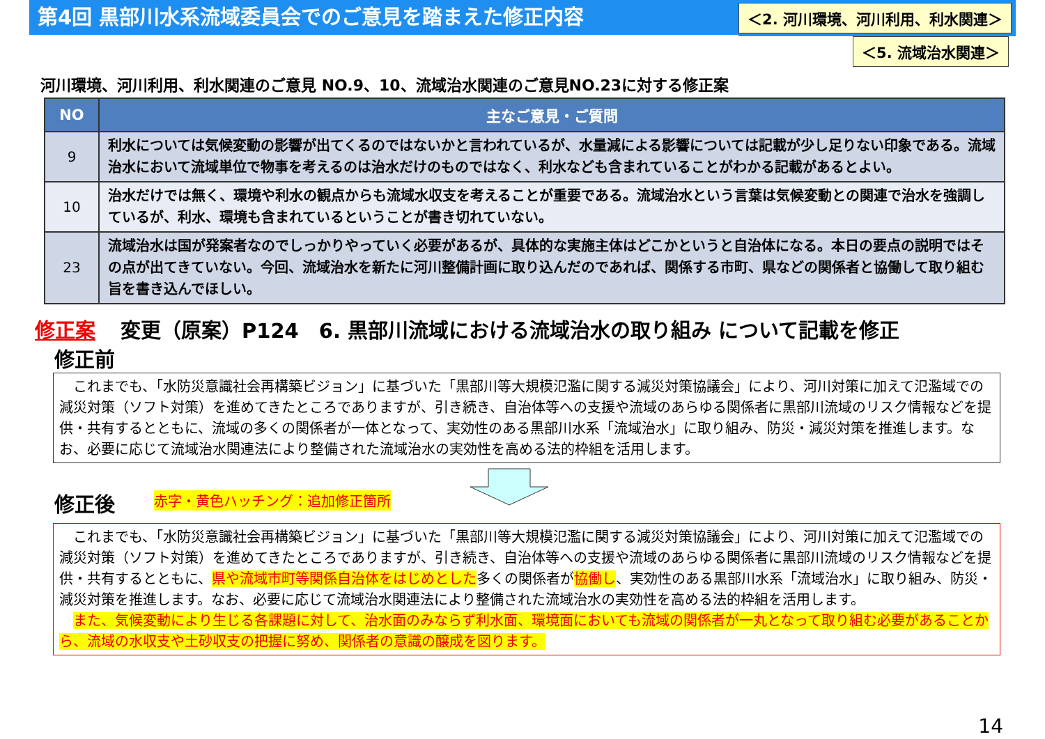第4回 黒部川水系流域委員会でのご意見を踏まえた修正内容
＜2. 河川環境、河川利用、利水関連＞
＜5. 流域治水関連＞
河川環境、河川利用、利水関連のご意見 NO.9、10、流域治水関連のご意見NO.23に対する修正案
| NO | 主なご意見・ご質問 |
| --- | --- |
| 9 | 利水については気候変動の影響が出てくるのではないかと言われているが、水量減による影響については記載が少し足りない印象である。流域治水において流域単位で物事を考えるのは治水だけのものではなく、利水なども含まれていることがわかる記載があるとよい。 |
| 10 | 治水だけでは無く、環境や利水の観点からも流域水収支を考えることが重要である。流域治水という言葉は気候変動との関連で治水を強調しているが、利水、環境も含まれているということが書き切れていない。 |
| 23 | 流域治水は国が発案者なのでしっかりやっていく必要があるが、具体的な実施主体はどこかというと自治体になる。本日の要点の説明ではその点が出てきていない。今回、流域治水を新たに河川整備計画に取り込んだのであれば、関係する市町、県などの関係者と協働して取り組む旨を書き込んでほしい。 |
修正案 変更（原案）P124　6. 黒部川流域における流域治水の取り組み について記載を修正
修正前
　これまでも、「水防災意識社会再構築ビジョン」に基づいた「黒部川等大規模氾濫に関する減災対策協議会」により、河川対策に加えて氾濫域での減災対策（ソフト対策）を進めてきたところでありますが、引き続き、自治体等への支援や流域のあらゆる関係者に黒部川流域のリスク情報などを提供・共有するとともに、流域の多くの関係者が一体となって、実効性のある黒部川水系「流域治水」に取り組み、防災・減災対策を推進します。なお、必要に応じて流域治水関連法により整備された流域治水の実効性を高める法的枠組を活用します。
修正後
赤字・黄色ハッチング：追加修正箇所
　これまでも、「水防災意識社会再構築ビジョン」に基づいた「黒部川等大規模氾濫に関する減災対策協議会」により、河川対策に加えて氾濫域での減災対策（ソフト対策）を進めてきたところでありますが、引き続き、自治体等への支援や流域のあらゆる関係者に黒部川流域のリスク情報などを提供・共有するとともに、県や流域市町等関係自治体をはじめとした多くの関係者が協働し、実効性のある黒部川水系「流域治水」に取り組み、防災・減災対策を推進します。なお、必要に応じて流域治水関連法により整備された流域治水の実効性を高める法的枠組を活用します。
　また、気候変動により生じる各課題に対して、治水面のみならず利水面、環境面においても流域の関係者が一丸となって取り組む必要があることから、流域の水収支や土砂収支の把握に努め、関係者の意識の醸成を図ります。
14